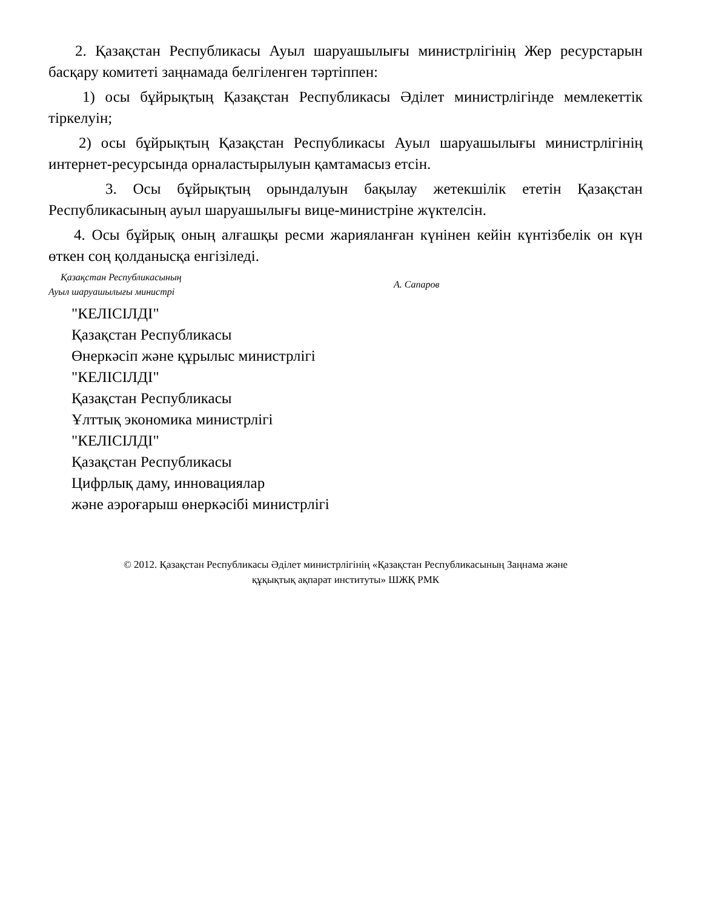2. Қазақстан Республикасы Ауыл шаруашылығы министрлігінің Жер ресурстарын басқару комитеті заңнамада белгіленген тәртіппен:
1) осы бұйрықтың Қазақстан Республикасы Әділет министрлігінде мемлекеттік тіркелуін;
2) осы бұйрықтың Қазақстан Республикасы Ауыл шаруашылығы министрлігінің интернет-ресурсында орналастырылуын қамтамасыз етсін.
3. Осы бұйрықтың орындалуын бақылау жетекшілік ететін Қазақстан Республикасының ауыл шаруашылығы вице-министріне жүктелсін.
4. Осы бұйрық оның алғашқы ресми жарияланған күнінен кейін күнтізбелік он күн өткен соң қолданысқа енгізіледі.
Қазақстан Республикасының
Ауыл шаруашылығы министрі
А. Сапаров
"КЕЛІСІЛДІ"
Қазақстан Республикасы
Өнеркәсіп және құрылыс министрлігі
"КЕЛІСІЛДІ"
Қазақстан Республикасы
Ұлттық экономика министрлігі
"КЕЛІСІЛДІ"
Қазақстан Республикасы
Цифрлық даму, инновациялар
және аэроғарыш өнеркәсібі министрлігі
© 2012. Қазақстан Республикасы Әділет министрлігінің «Қазақстан Республикасының Заңнама және
құқықтық ақпарат институты» ШЖҚ РМК